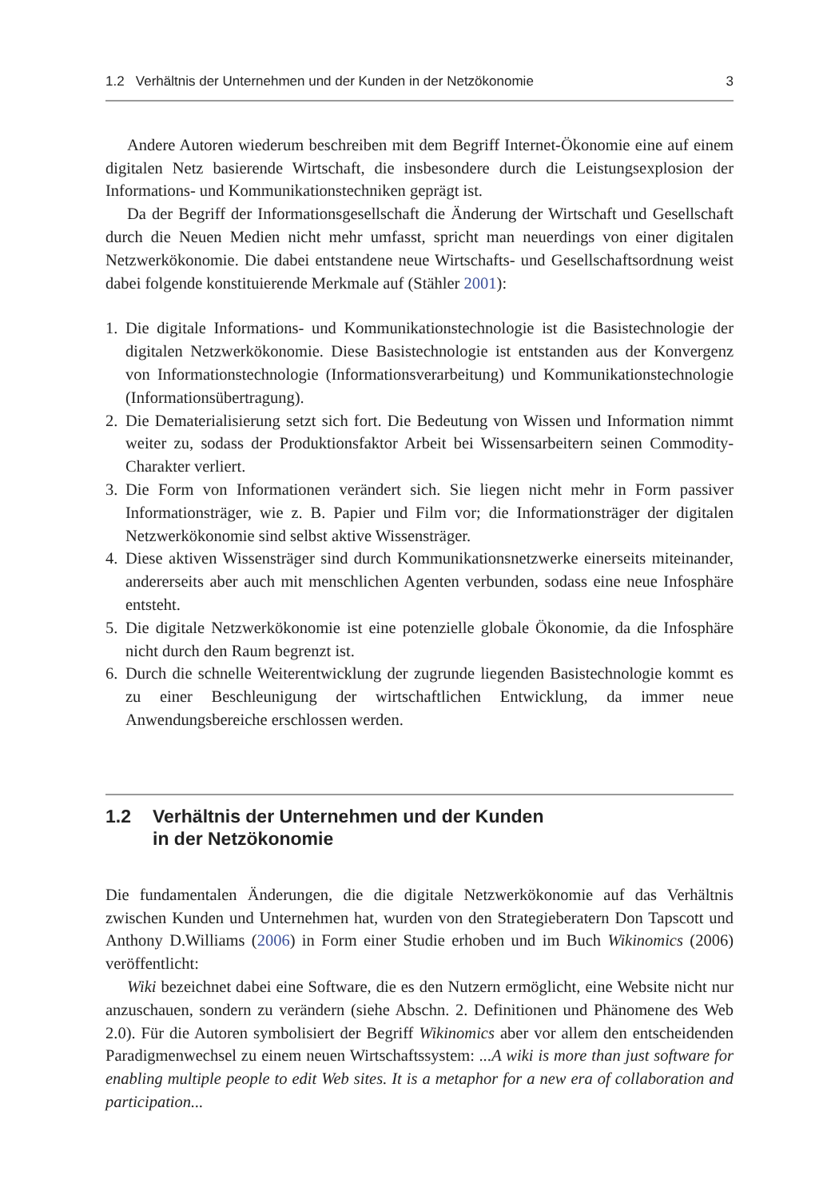1.2 Verhältnis der Unternehmen und der Kunden in der Netzökonomie 3
Andere Autoren wiederum beschreiben mit dem Begriff Internet-Ökonomie eine auf einem digitalen Netz basierende Wirtschaft, die insbesondere durch die Leistungsexplosion der Informations- und Kommunikationstechniken geprägt ist.
Da der Begriff der Informationsgesellschaft die Änderung der Wirtschaft und Gesellschaft durch die Neuen Medien nicht mehr umfasst, spricht man neuerdings von einer digitalen Netzwerkökonomie. Die dabei entstandene neue Wirtschafts- und Gesellschaftsordnung weist dabei folgende konstituierende Merkmale auf (Stähler 2001):
1. Die digitale Informations- und Kommunikationstechnologie ist die Basistechnologie der digitalen Netzwerkökonomie. Diese Basistechnologie ist entstanden aus der Konvergenz von Informationstechnologie (Informationsverarbeitung) und Kommunikationstechnologie (Informationsübertragung).
2. Die Dematerialisierung setzt sich fort. Die Bedeutung von Wissen und Information nimmt weiter zu, sodass der Produktionsfaktor Arbeit bei Wissensarbeitern seinen Commodity-Charakter verliert.
3. Die Form von Informationen verändert sich. Sie liegen nicht mehr in Form passiver Informationsträger, wie z. B. Papier und Film vor; die Informationsträger der digitalen Netzwerkökonomie sind selbst aktive Wissensträger.
4. Diese aktiven Wissensträger sind durch Kommunikationsnetzwerke einerseits miteinander, andererseits aber auch mit menschlichen Agenten verbunden, sodass eine neue Infosphäre entsteht.
5. Die digitale Netzwerkökonomie ist eine potenzielle globale Ökonomie, da die Infosphäre nicht durch den Raum begrenzt ist.
6. Durch die schnelle Weiterentwicklung der zugrunde liegenden Basistechnologie kommt es zu einer Beschleunigung der wirtschaftlichen Entwicklung, da immer neue Anwendungsbereiche erschlossen werden.
1.2 Verhältnis der Unternehmen und der Kunden
in der Netzökonomie
Die fundamentalen Änderungen, die die digitale Netzwerkökonomie auf das Verhältnis zwischen Kunden und Unternehmen hat, wurden von den Strategieberatern Don Tapscott und Anthony D.Williams (2006) in Form einer Studie erhoben und im Buch Wikinomics (2006) veröffentlicht:
Wiki bezeichnet dabei eine Software, die es den Nutzern ermöglicht, eine Website nicht nur anzuschauen, sondern zu verändern (siehe Abschn. 2. Definitionen und Phänomene des Web 2.0). Für die Autoren symbolisiert der Begriff Wikinomics aber vor allem den entscheidenden Paradigmenwechsel zu einem neuen Wirtschaftssystem: ...A wiki is more than just software for enabling multiple people to edit Web sites. It is a metaphor for a new era of collaboration and participation...